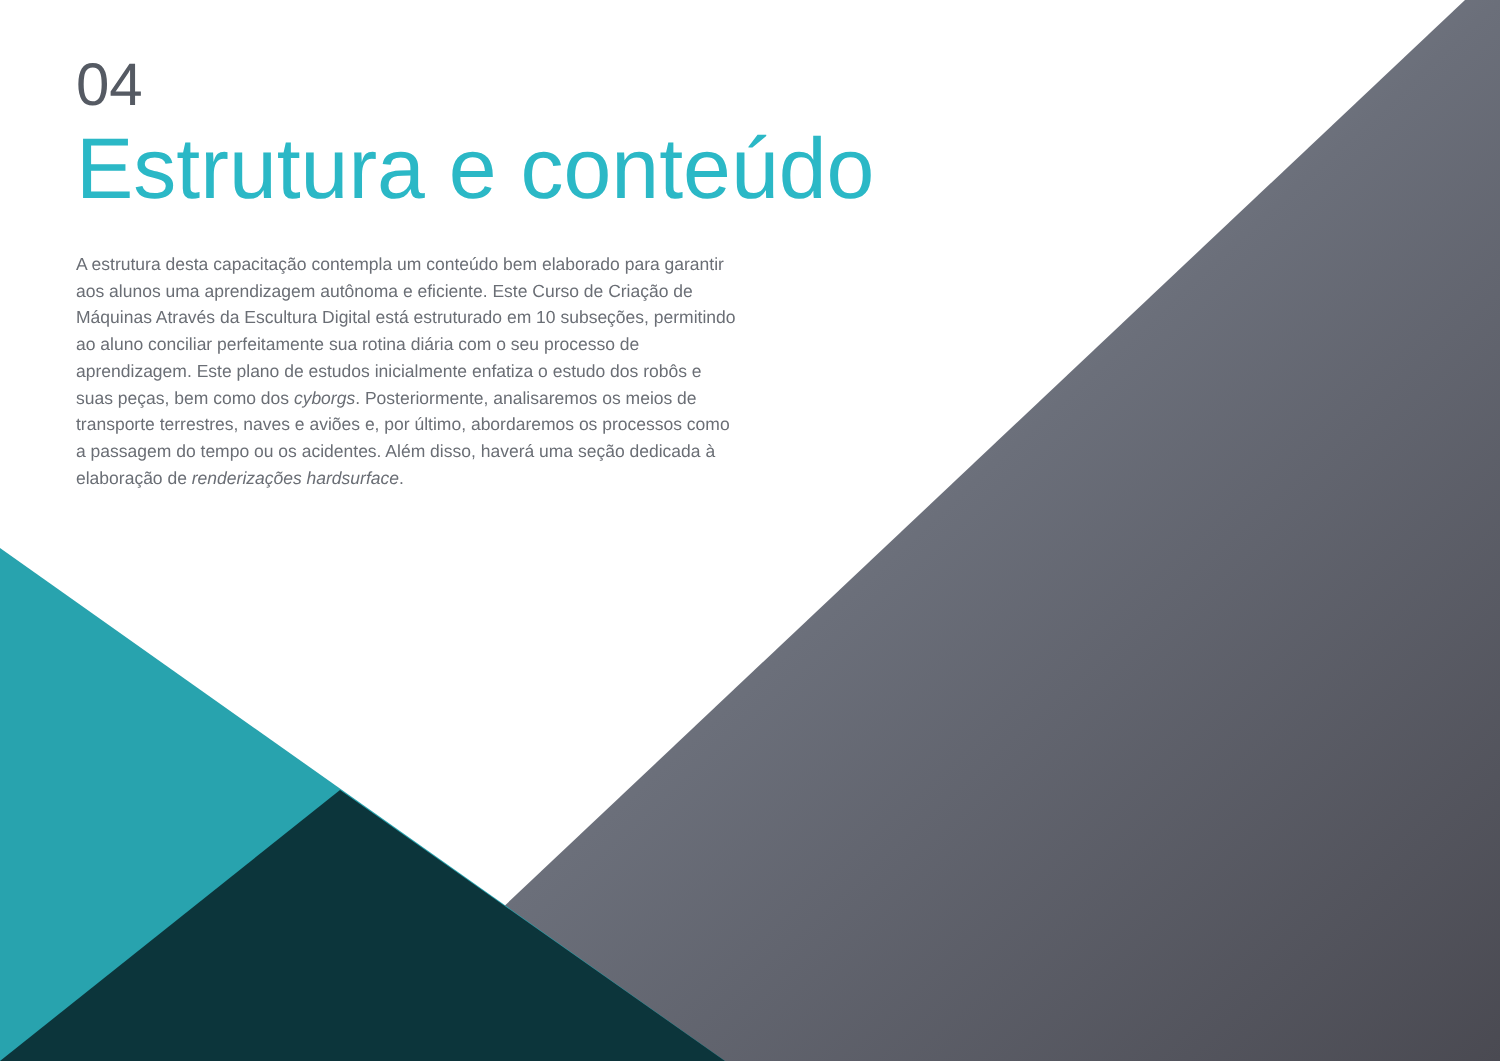04
Estrutura e conteúdo
A estrutura desta capacitação contempla um conteúdo bem elaborado para garantir aos alunos uma aprendizagem autônoma e eficiente. Este Curso de Criação de Máquinas Através da Escultura Digital está estruturado em 10 subseções, permitindo ao aluno conciliar perfeitamente sua rotina diária com o seu processo de aprendizagem. Este plano de estudos inicialmente enfatiza o estudo dos robôs e suas peças, bem como dos cyborgs. Posteriormente, analisaremos os meios de transporte terrestres, naves e aviões e, por último, abordaremos os processos como a passagem do tempo ou os acidentes. Além disso, haverá uma seção dedicada à elaboração de renderizações hardsurface.